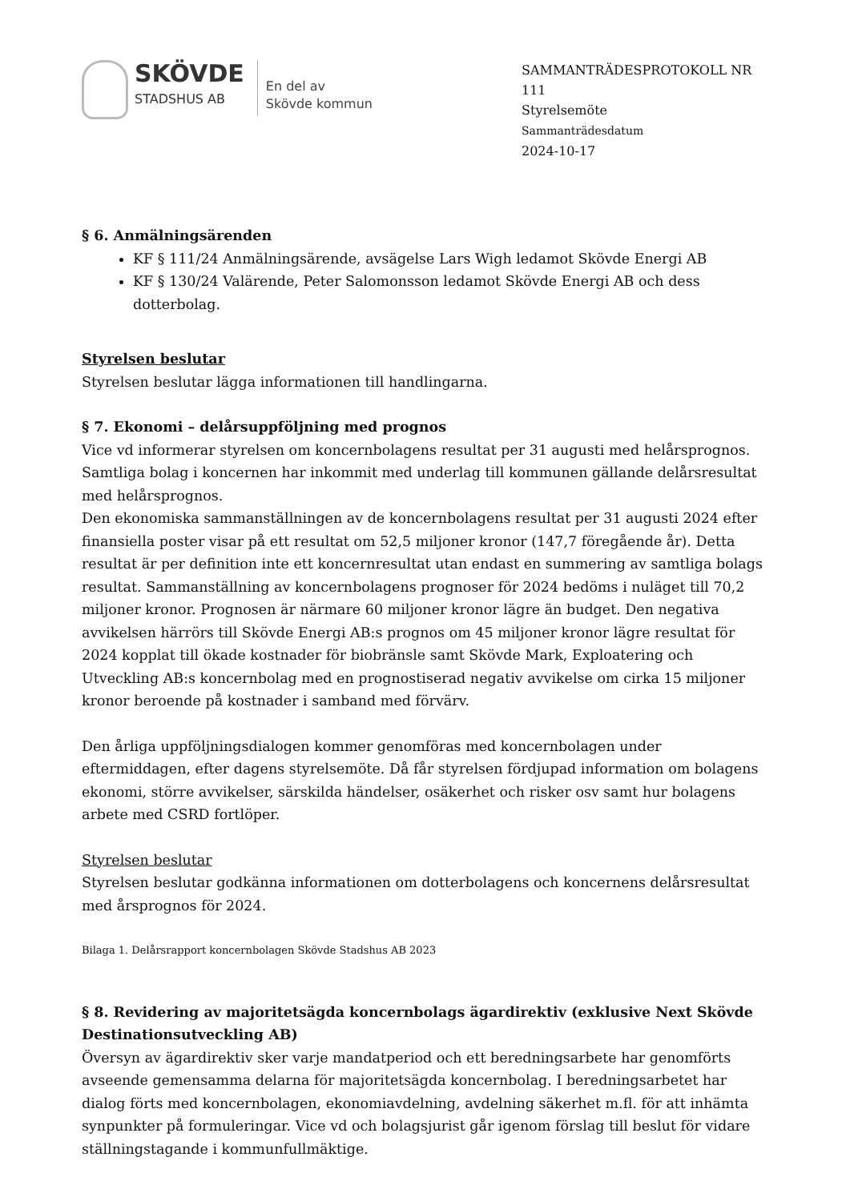SKÖVDE
STADSHUS AB
En del av
Skövde kommun
SAMMANTRÄDESPROTOKOLL NR 111
Styrelsemöte
Sammanträdesdatum
2024-10-17
§ 6. Anmälningsärenden
KF § 111/24 Anmälningsärende, avsägelse Lars Wigh ledamot Skövde Energi AB
KF § 130/24 Valärende, Peter Salomonsson ledamot Skövde Energi AB och dess dotterbolag.
Styrelsen beslutar
Styrelsen beslutar lägga informationen till handlingarna.
§ 7. Ekonomi – delårsuppföljning med prognos
Vice vd informerar styrelsen om koncernbolagens resultat per 31 augusti med helårsprognos. Samtliga bolag i koncernen har inkommit med underlag till kommunen gällande delårsresultat med helårsprognos.
Den ekonomiska sammanställningen av de koncernbolagens resultat per 31 augusti 2024 efter finansiella poster visar på ett resultat om 52,5 miljoner kronor (147,7 föregående år). Detta resultat är per definition inte ett koncernresultat utan endast en summering av samtliga bolags resultat. Sammanställning av koncernbolagens prognoser för 2024 bedöms i nuläget till 70,2 miljoner kronor. Prognosen är närmare 60 miljoner kronor lägre än budget. Den negativa avvikelsen härrörs till Skövde Energi AB:s prognos om 45 miljoner kronor lägre resultat för 2024 kopplat till ökade kostnader för biobränsle samt Skövde Mark, Exploatering och Utveckling AB:s koncernbolag med en prognostiserad negativ avvikelse om cirka 15 miljoner kronor beroende på kostnader i samband med förvärv.
Den årliga uppföljningsdialogen kommer genomföras med koncernbolagen under eftermiddagen, efter dagens styrelsemöte. Då får styrelsen fördjupad information om bolagens ekonomi, större avvikelser, särskilda händelser, osäkerhet och risker osv samt hur bolagens arbete med CSRD fortlöper.
Styrelsen beslutar
Styrelsen beslutar godkänna informationen om dotterbolagens och koncernens delårsresultat med årsprognos för 2024.
Bilaga 1. Delårsrapport koncernbolagen Skövde Stadshus AB 2023
§ 8. Revidering av majoritetsägda koncernbolags ägardirektiv (exklusive Next Skövde Destinationsutveckling AB)
Översyn av ägardirektiv sker varje mandatperiod och ett beredningsarbete har genomförts avseende gemensamma delarna för majoritetsägda koncernbolag. I beredningsarbetet har dialog förts med koncernbolagen, ekonomiavdelning, avdelning säkerhet m.fl. för att inhämta synpunkter på formuleringar. Vice vd och bolagsjurist går igenom förslag till beslut för vidare ställningstagande i kommunfullmäktige.